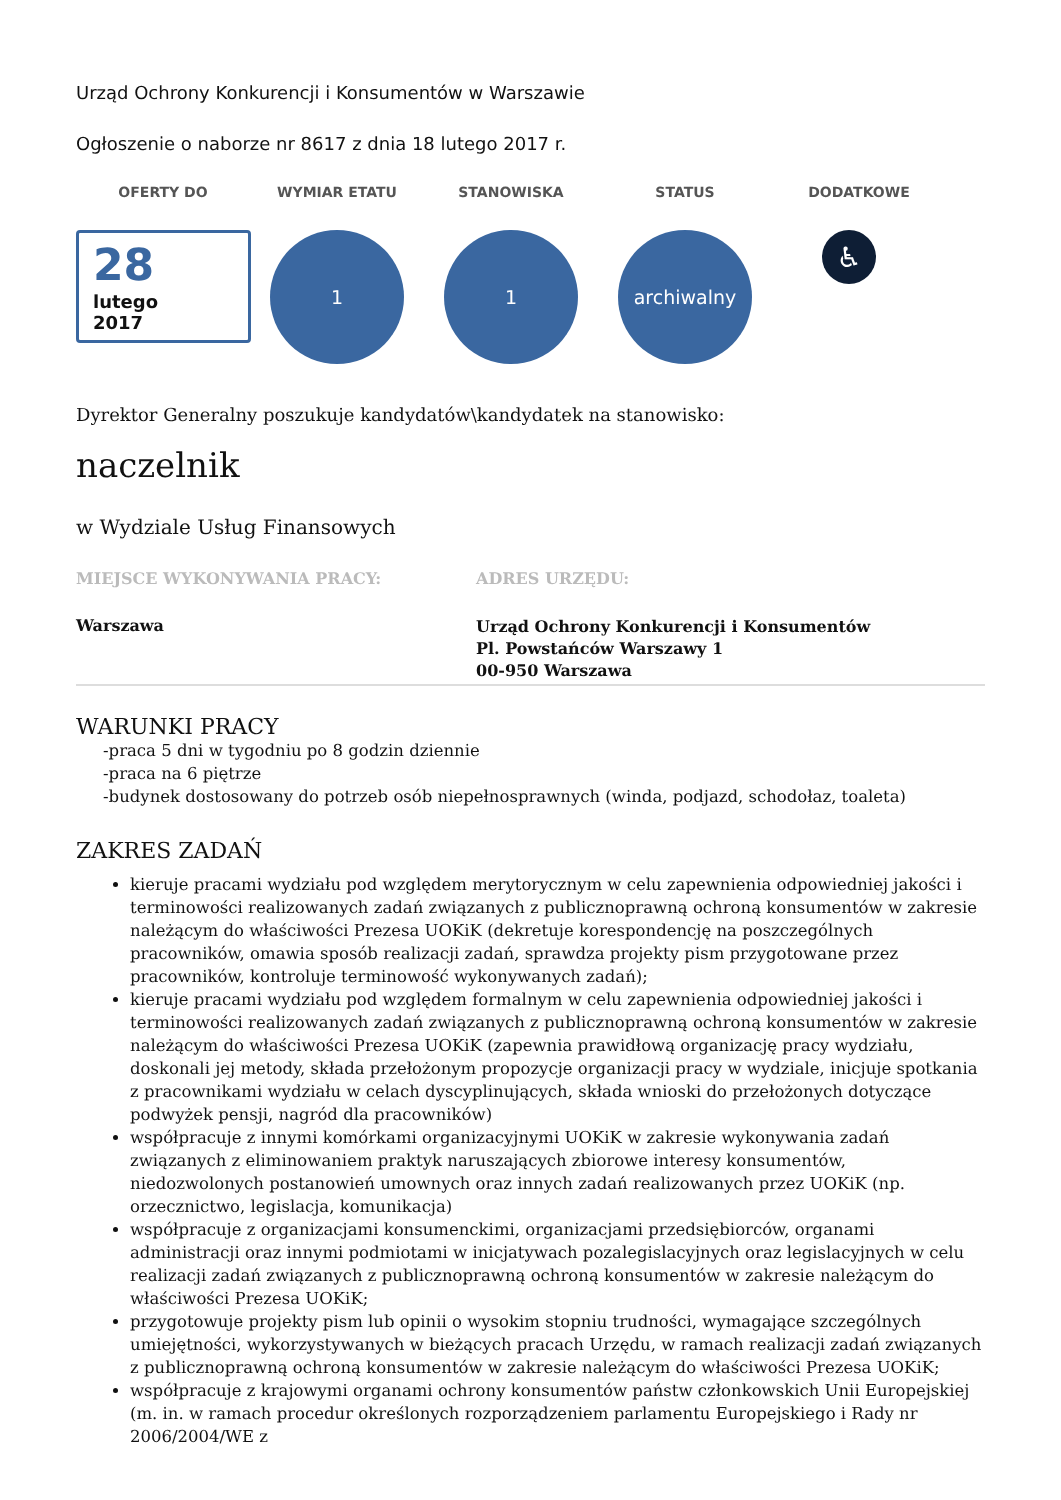Urząd Ochrony Konkurencji i Konsumentów w Warszawie
Ogłoszenie o naborze nr 8617 z dnia 18 lutego 2017 r.
OFERTY DO
28
lutego
2017
WYMIAR ETATU
1
STANOWISKA
1
STATUS
archiwalny
DODATKOWE
♿
Dyrektor Generalny poszukuje kandydatów\kandydatek na stanowisko:
naczelnik
w Wydziale Usług Finansowych
MIEJSCE WYKONYWANIA PRACY:
Warszawa
ADRES URZĘDU:
Urząd Ochrony Konkurencji i Konsumentów
Pl. Powstańców Warszawy 1
00-950 Warszawa
WARUNKI PRACY
-praca 5 dni w tygodniu po 8 godzin dziennie
-praca na 6 piętrze
-budynek dostosowany do potrzeb osób niepełnosprawnych (winda, podjazd, schodołaz, toaleta)
ZAKRES ZADAŃ
kieruje pracami wydziału pod względem merytorycznym w celu zapewnienia odpowiedniej jakości i terminowości realizowanych zadań związanych z publicznoprawną ochroną konsumentów w zakresie należącym do właściwości Prezesa UOKiK (dekretuje korespondencję na poszczególnych pracowników, omawia sposób realizacji zadań, sprawdza projekty pism przygotowane przez pracowników, kontroluje terminowość wykonywanych zadań);
kieruje pracami wydziału pod względem formalnym w celu zapewnienia odpowiedniej jakości i terminowości realizowanych zadań związanych z publicznoprawną ochroną konsumentów w zakresie należącym do właściwości Prezesa UOKiK (zapewnia prawidłową organizację pracy wydziału, doskonali jej metody, składa przełożonym propozycje organizacji pracy w wydziale, inicjuje spotkania z pracownikami wydziału w celach dyscyplinujących, składa wnioski do przełożonych dotyczące podwyżek pensji, nagród dla pracowników)
współpracuje z innymi komórkami organizacyjnymi UOKiK w zakresie wykonywania zadań związanych z eliminowaniem praktyk naruszających zbiorowe interesy konsumentów, niedozwolonych postanowień umownych oraz innych zadań realizowanych przez UOKiK (np. orzecznictwo, legislacja, komunikacja)
współpracuje z organizacjami konsumenckimi, organizacjami przedsiębiorców, organami administracji oraz innymi podmiotami w inicjatywach pozalegislacyjnych oraz legislacyjnych w celu realizacji zadań związanych z publicznoprawną ochroną konsumentów w zakresie należącym do właściwości Prezesa UOKiK;
przygotowuje projekty pism lub opinii o wysokim stopniu trudności, wymagające szczególnych umiejętności, wykorzystywanych w bieżących pracach Urzędu, w ramach realizacji zadań związanych z publicznoprawną ochroną konsumentów w zakresie należącym do właściwości Prezesa UOKiK;
współpracuje z krajowymi organami ochrony konsumentów państw członkowskich Unii Europejskiej (m. in. w ramach procedur określonych rozporządzeniem parlamentu Europejskiego i Rady nr 2006/2004/WE z